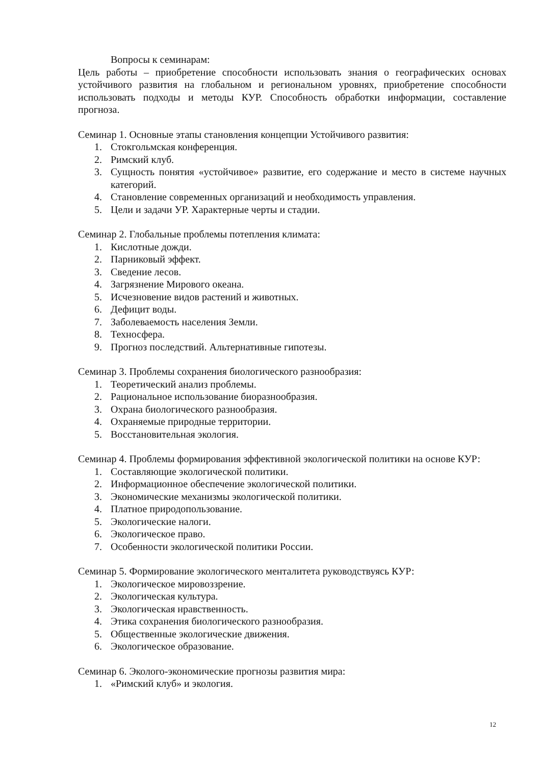Вопросы к семинарам:
Цель работы – приобретение способности использовать знания о географических основах устойчивого развития на глобальном и региональном уровнях, приобретение способности использовать подходы и методы КУР. Способность обработки информации, составление прогноза.
Семинар 1. Основные этапы становления концепции Устойчивого развития:
1. Стокгольмская конференция.
2. Римский клуб.
3. Сущность понятия «устойчивое» развитие, его содержание и место в системе научных категорий.
4. Становление современных организаций и необходимость управления.
5. Цели и задачи УР. Характерные черты и стадии.
Семинар 2. Глобальные проблемы потепления климата:
1. Кислотные дожди.
2. Парниковый эффект.
3. Сведение лесов.
4. Загрязнение Мирового океана.
5. Исчезновение видов растений и животных.
6. Дефицит воды.
7. Заболеваемость населения Земли.
8. Техносфера.
9. Прогноз последствий. Альтернативные гипотезы.
Семинар 3. Проблемы сохранения биологического разнообразия:
1. Теоретический анализ проблемы.
2. Рациональное использование биоразнообразия.
3. Охрана биологического разнообразия.
4. Охраняемые природные территории.
5. Восстановительная экология.
Семинар 4. Проблемы формирования эффективной экологической политики на основе КУР:
1. Составляющие экологической политики.
2. Информационное обеспечение экологической политики.
3. Экономические механизмы экологической политики.
4. Платное природопользование.
5. Экологические налоги.
6. Экологическое право.
7. Особенности экологической политики России.
Семинар 5. Формирование экологического менталитета руководствуясь КУР:
1. Экологическое мировоззрение.
2. Экологическая культура.
3. Экологическая нравственность.
4. Этика сохранения биологического разнообразия.
5. Общественные экологические движения.
6. Экологическое образование.
Семинар 6. Эколого-экономические прогнозы развития мира:
1. «Римский клуб» и экология.
12